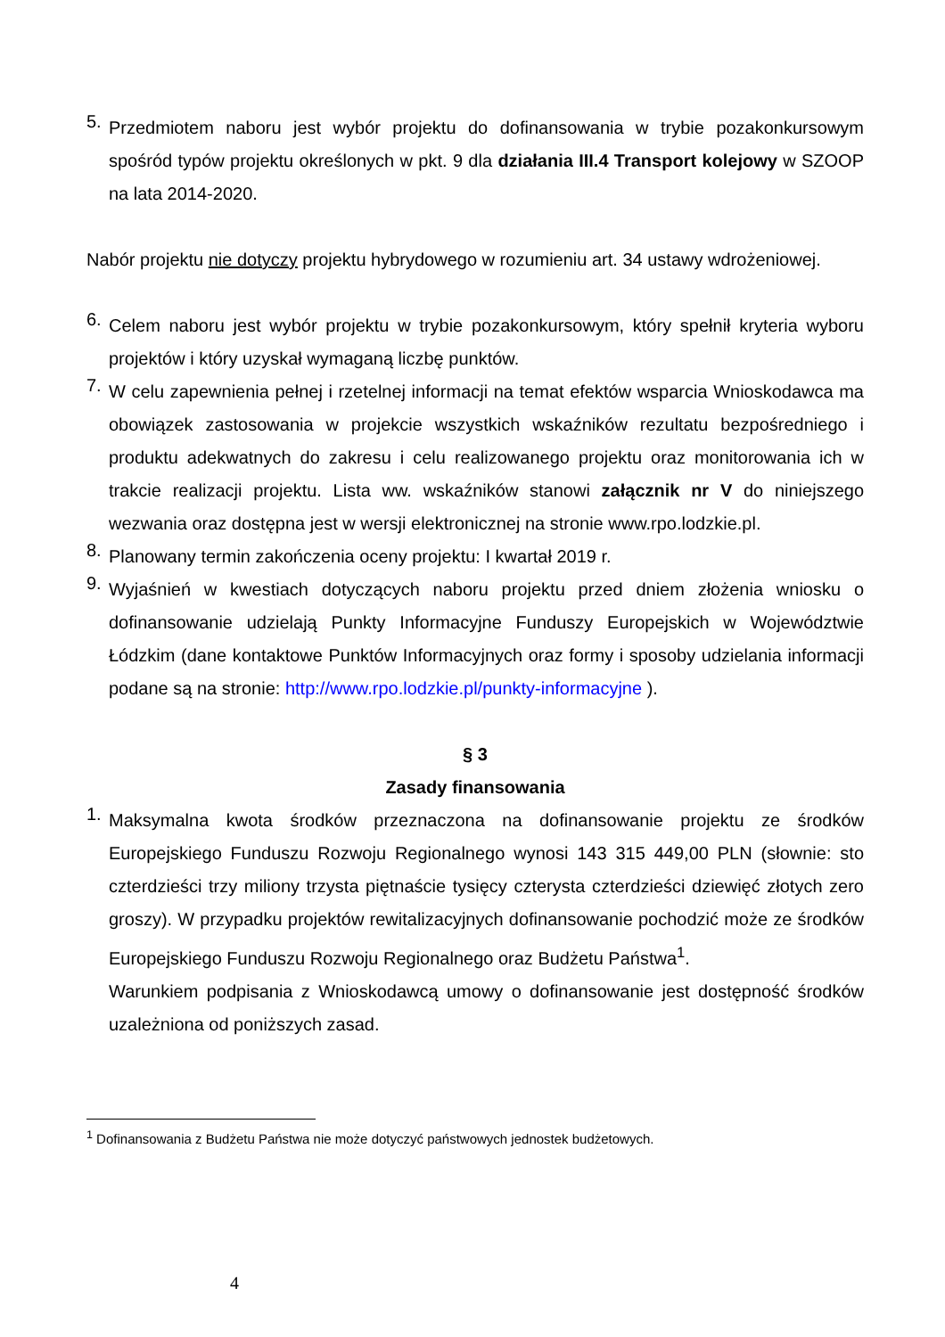5. Przedmiotem naboru jest wybór projektu do dofinansowania w trybie pozakonkursowym spośród typów projektu określonych w pkt. 9 dla działania III.4 Transport kolejowy w SZOOP na lata 2014-2020.
Nabór projektu nie dotyczy projektu hybrydowego w rozumieniu art. 34 ustawy wdrożeniowej.
6. Celem naboru jest wybór projektu w trybie pozakonkursowym, który spełnił kryteria wyboru projektów i który uzyskał wymaganą liczbę punktów.
7. W celu zapewnienia pełnej i rzetelnej informacji na temat efektów wsparcia Wnioskodawca ma obowiązek zastosowania w projekcie wszystkich wskaźników rezultatu bezpośredniego i produktu adekwatnych do zakresu i celu realizowanego projektu oraz monitorowania ich w trakcie realizacji projektu. Lista ww. wskaźników stanowi załącznik nr V do niniejszego wezwania oraz dostępna jest w wersji elektronicznej na stronie www.rpo.lodzkie.pl.
8. Planowany termin zakończenia oceny projektu: I kwartał 2019 r.
9. Wyjaśnień w kwestiach dotyczących naboru projektu przed dniem złożenia wniosku o dofinansowanie udzielają Punkty Informacyjne Funduszy Europejskich w Województwie Łódzkim (dane kontaktowe Punktów Informacyjnych oraz formy i sposoby udzielania informacji podane są na stronie: http://www.rpo.lodzkie.pl/punkty-informacyjne ).
§ 3
Zasady finansowania
1. Maksymalna kwota środków przeznaczona na dofinansowanie projektu ze środków Europejskiego Funduszu Rozwoju Regionalnego wynosi 143 315 449,00 PLN (słownie: sto czterdzieści trzy miliony trzysta piętnaście tysięcy czterysta czterdzieści dziewięć złotych zero groszy). W przypadku projektów rewitalizacyjnych dofinansowanie pochodzić może ze środków Europejskiego Funduszu Rozwoju Regionalnego oraz Budżetu Państwa<sup>1</sup>.
Warunkiem podpisania z Wnioskodawcą umowy o dofinansowanie jest dostępność środków uzależniona od poniższych zasad.
<sup>1</sup> Dofinansowania z Budżetu Państwa nie może dotyczyć państwowych jednostek budżetowych.
4